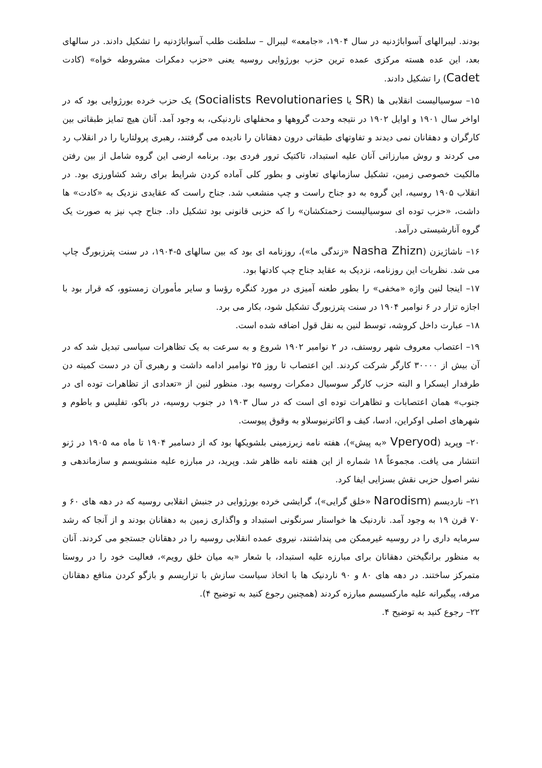بودند. لیبرالهای آسواباژدنیه در سال ۱۹۰۴، «جامعه» لیبرال – سلطنت طلب آسواباژدنیه را تشکیل دادند. در سالهای بعد، این عده هسته مرکزی عمده ترین حزب بورژوایی روسیه یعنی «حزب دمکرات مشروطه خواه» (کادت Cadet) را تشکیل دادند.
۱۵– سوسیالیست انقلابی ها (SR یا Socialists Revolutionaries) یک حزب خرده بورژوایی بود که در اواخر سال ۱۹۰۱ و اوایل ۱۹۰۲ در نتیجه وحدت گروهها و محفلهای ناردنیکی، به وجود آمد. آنان هیچ تمایز طبقاتی بین کارگران و دهقانان نمی دیدند و تفاوتهای طبقاتی درون دهقانان را نادیده می گرفتند، رهبری پرولتاریا را در انقلاب رد می کردند و روش مبارزاتی آنان علیه استبداد، تاکتیک ترور فردی بود. برنامه ارضی این گروه شامل از بین رفتن مالکیت خصوصی زمین، تشکیل سازمانهای تعاونی و بطور کلی آماده کردن شرایط برای رشد کشاورزی بود. در انقلاب ۱۹۰۵ روسیه، این گروه به دو جناح راست و چپ منشعب شد. جناح راست که عقایدی نزدیک به «کادت» ها داشت، «حزب توده ای سوسیالیست زحمتکشان» را که حزبی قانونی بود تشکیل داد. جناح چپ نیز به صورت یک گروه آنارشیستی درآمد.
۱۶– ناشاژیزن (Nasha Zhizn «زندگی ما»)، روزنامه ای بود که بین سالهای ۵-۱۹۰۴، در سنت پترزبورگ چاپ می شد. نظریات این روزنامه، نزدیک به عقاید جناح چپ کادتها بود.
۱۷– اینجا لنین واژه «مخفی» را بطور طعنه آمیزی در مورد کنگره رؤسا و سایر مأموران زمستوو، که قرار بود با اجازه تزار در ۶ نوامبر ۱۹۰۴ در سنت پترزبورگ تشکیل شود، بکار می برد.
۱۸– عبارت داخل کروشه، توسط لنین به نقل قول اضافه شده است.
۱۹– اعتصاب معروف شهر روستف، در ۲ نوامبر ۱۹۰۲ شروع و به سرعت به یک تظاهرات سیاسی تبدیل شد که در آن بیش از ۳۰۰۰۰ کارگر شرکت کردند. این اعتصاب تا روز ۲۵ نوامبر ادامه داشت و رهبری آن در دست کمیته دن طرفدار ایسکرا و البته حزب کارگر سوسیال دمکرات روسیه بود. منظور لنین از «تعدادی از تظاهرات توده ای در جنوب» همان اعتصابات و تظاهرات توده ای است که در سال ۱۹۰۳ در جنوب روسیه، در باکو، تفلیس و باطوم و شهرهای اصلی اوکراین، ادسا، کیف و اکاترنیوسلاو به وقوق پیوست.
۲۰– وپرید (Vperyod «به پیش»)، هفته نامه زیرزمینی بلشویکها بود که از دسامبر ۱۹۰۴ تا ماه مه ۱۹۰۵ در ژنو انتشار می یافت. مجموعاً ۱۸ شماره از این هفته نامه ظاهر شد. وپرید، در مبارزه علیه منشویسم و سازماندهی و نشر اصول حزبی نقش بسزایی ایفا کرد.
۲۱– ناردیسم (Narodism «خلق گرایی»)، گرایشی خرده بورژوایی در جنبش انقلابی روسیه که در دهه های ۶۰ و ۷۰ قرن ۱۹ به وجود آمد. ناردنیک ها خواستار سرنگونی استبداد و واگذاری زمین به دهقانان بودند و از آنجا که رشد سرمایه داری را در روسیه غیرممکن می پنداشتند، نیروی عمده انقلابی روسیه را در دهقانان جستجو می کردند. آنان به منظور برانگیختن دهقانان برای مبارزه علیه استبداد، با شعار «به میان خلق رویم»، فعالیت خود را در روستا متمرکز ساختند. در دهه های ۸۰ و ۹۰ ناردنیک ها با اتخاذ سیاست سازش با تزاریسم و بازگو کردن منافع دهقانان مرفه، پیگیرانه علیه مارکسیسم مبارزه کردند (همچنین رجوع کنید به توضیح ۴).
۲۲– رجوع کنید به توضیح ۴.